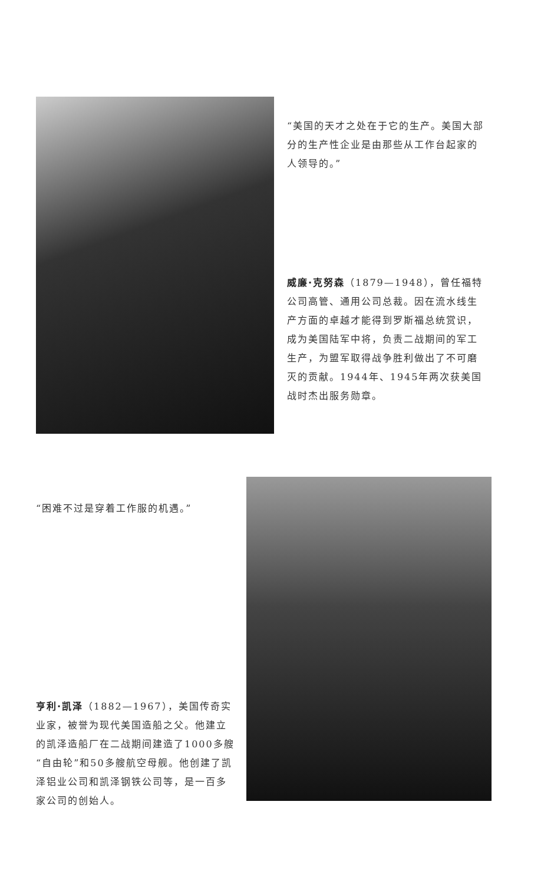“美国的天才之处在于它的生产。美国大部分的生产性企业是由那些从工作台起家的人领导的。”
威廉·克努森（1879—1948），曾任福特公司高管、通用公司总裁。因在流水线生产方面的卓越才能得到罗斯福总统赏识，成为美国陆军中将，负责二战期间的军工生产，为盟军取得战争胜利做出了不可磨灭的贡献。1944年、1945年两次获美国战时杰出服务勋章。
“困难不过是穿着工作服的机遇。”
亨利·凯泽（1882—1967），美国传奇实业家，被誉为现代美国造船之父。他建立的凯泽造船厂在二战期间建造了1000多艘“自由轮”和50多艘航空母舰。他创建了凯泽铝业公司和凯泽钢铁公司等，是一百多家公司的创始人。